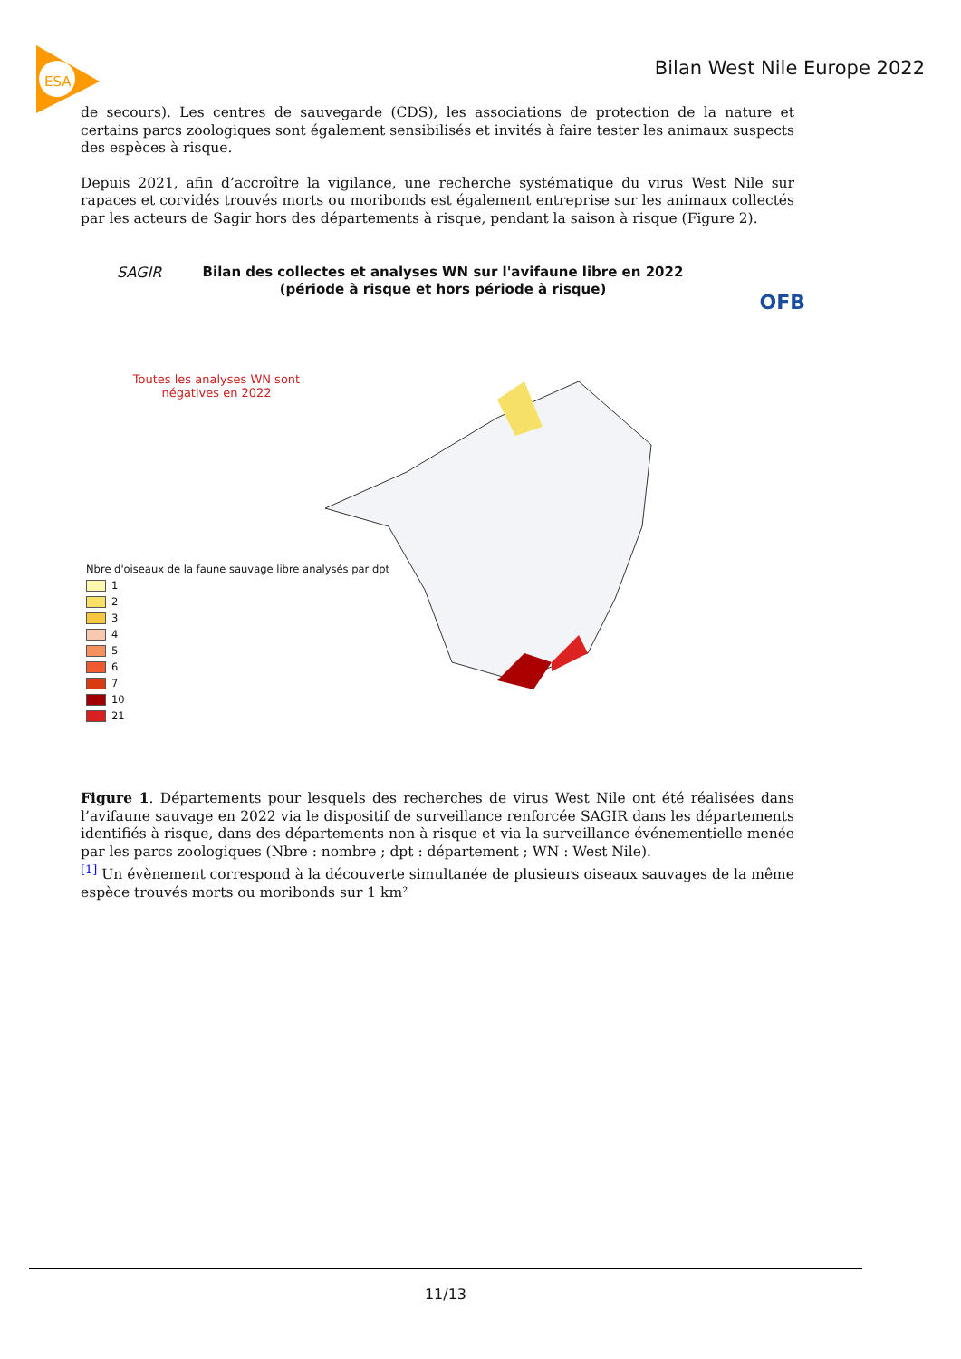ESA
Bilan West Nile Europe 2022
de secours). Les centres de sauvegarde (CDS), les associations de protection de la nature et certains parcs zoologiques sont également sensibilisés et invités à faire tester les animaux suspects des espèces à risque.
Depuis 2021, afin d’accroître la vigilance, une recherche systématique du virus West Nile sur rapaces et corvidés trouvés morts ou moribonds est également entreprise sur les animaux collectés par les acteurs de Sagir hors des départements à risque, pendant la saison à risque (Figure 2).
SAGIR
Bilan des collectes et analyses WN sur l'avifaune libre en 2022
(période à risque et hors période à risque)
OFB
Toutes les analyses WN sont négatives en 2022
Nbre d'oiseaux de la faune sauvage libre analysés par dpt
1
2
3
4
5
6
7
10
21
Figure 1. Départements pour lesquels des recherches de virus West Nile ont été réalisées dans l’avifaune sauvage en 2022 via le dispositif de surveillance renforcée SAGIR dans les départements identifiés à risque, dans des départements non à risque et via la surveillance événementielle menée par les parcs zoologiques (Nbre : nombre ; dpt : département ; WN : West Nile).
<sup>[1]</sup> Un évènement correspond à la découverte simultanée de plusieurs oiseaux sauvages de la même espèce trouvés morts ou moribonds sur 1 km²
11/13